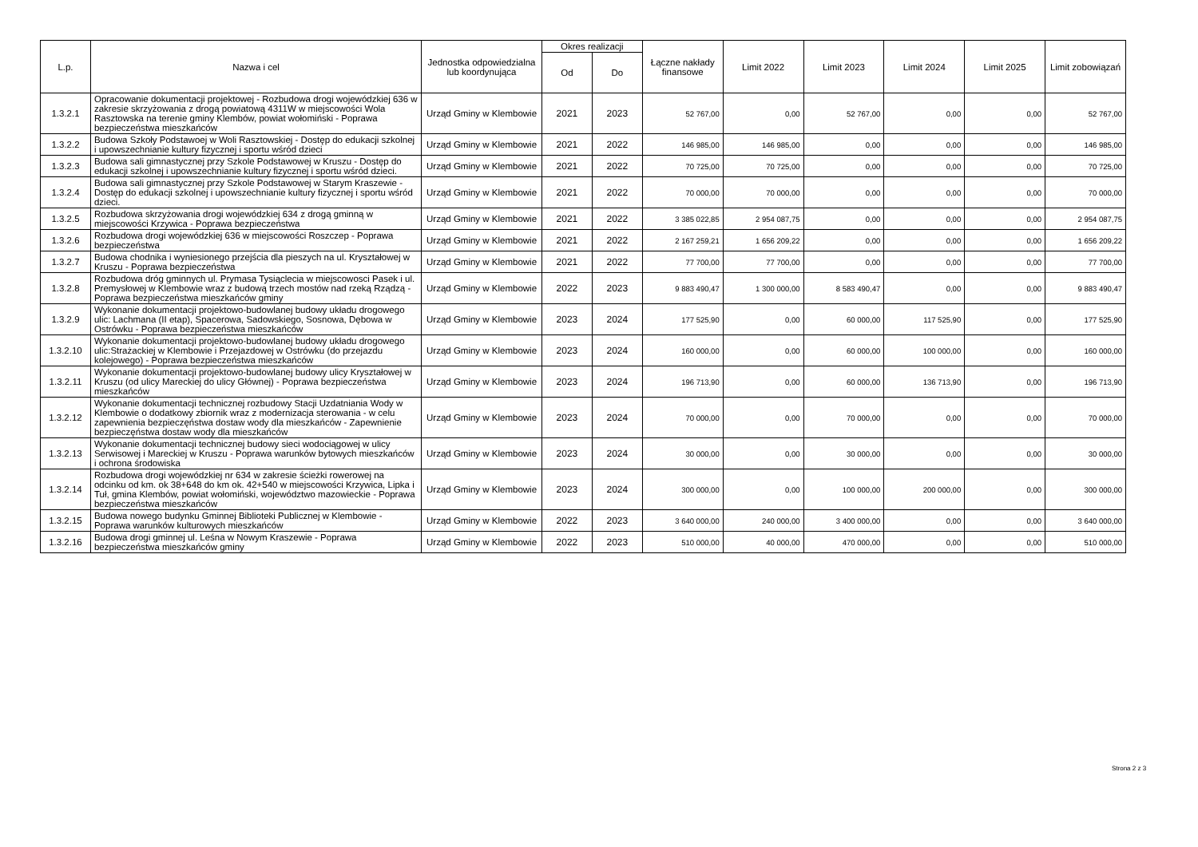| L.p. | Nazwa i cel | Jednostka odpowiedzialna lub koordynująca | Okres realizacji | | Łączne nakłady finansowe | Limit 2022 | Limit 2023 | Limit 2024 | Limit 2025 | Limit zobowiązań |
| --- | --- | --- | --- | --- | --- | --- | --- | --- | --- | --- |
| | | | Od | Do | | | | | | |
| 1.3.2.1 | Opracowanie dokumentacji projektowej - Rozbudowa drogi wojewódzkiej 636 w zakresie skrzyżowania z drogą powiatową 4311W w miejscowości Wola Rasztowska na terenie gminy Klembów, powiat wołomiński - Poprawa bezpieczeństwa mieszkańców | Urząd Gminy w Klembowie | 2021 | 2023 | 52 767,00 | 0,00 | 52 767,00 | 0,00 | 0,00 | 52 767,00 |
| 1.3.2.2 | Budowa Szkoły Podstawoej w Woli Rasztowskiej - Dostęp do edukacji szkolnej i upowszechnianie kultury fizycznej i sportu wśród dzieci | Urząd Gminy w Klembowie | 2021 | 2022 | 146 985,00 | 146 985,00 | 0,00 | 0,00 | 0,00 | 146 985,00 |
| 1.3.2.3 | Budowa sali gimnastycznej przy Szkole Podstawowej w Kruszu - Dostęp do edukacji szkolnej i upowszechnianie kultury fizycznej i sportu wśród dzieci. | Urząd Gminy w Klembowie | 2021 | 2022 | 70 725,00 | 70 725,00 | 0,00 | 0,00 | 0,00 | 70 725,00 |
| 1.3.2.4 | Budowa sali gimnastycznej przy Szkole Podstawowej w Starym Kraszewie - Dostęp do edukacji szkolnej i upowszechnianie kultury fizycznej i sportu wśród dzieci. | Urząd Gminy w Klembowie | 2021 | 2022 | 70 000,00 | 70 000,00 | 0,00 | 0,00 | 0,00 | 70 000,00 |
| 1.3.2.5 | Rozbudowa skrzyżowania drogi wojewódzkiej 634 z drogą gminną w miejscowości Krzywica - Poprawa bezpieczeństwa | Urząd Gminy w Klembowie | 2021 | 2022 | 3 385 022,85 | 2 954 087,75 | 0,00 | 0,00 | 0,00 | 2 954 087,75 |
| 1.3.2.6 | Rozbudowa drogi wojewódzkiej 636 w miejscowości Roszczep - Poprawa bezpieczeństwa | Urząd Gminy w Klembowie | 2021 | 2022 | 2 167 259,21 | 1 656 209,22 | 0,00 | 0,00 | 0,00 | 1 656 209,22 |
| 1.3.2.7 | Budowa chodnika i wyniesionego przejścia dla pieszych na ul. Kryształowej w Kruszu - Poprawa bezpieczeństwa | Urząd Gminy w Klembowie | 2021 | 2022 | 77 700,00 | 77 700,00 | 0,00 | 0,00 | 0,00 | 77 700,00 |
| 1.3.2.8 | Rozbudowa dróg gminnych ul. Prymasa Tysiąclecia w miejscowosci Pasek i ul. Premysłowej w Klembowie wraz z budową trzech mostów nad rzeką Rządzą - Poprawa bezpieczeństwa mieszkańców gminy | Urząd Gminy w Klembowie | 2022 | 2023 | 9 883 490,47 | 1 300 000,00 | 8 583 490,47 | 0,00 | 0,00 | 9 883 490,47 |
| 1.3.2.9 | Wykonanie dokumentacji projektowo-budowlanej budowy układu drogowego ulic: Lachmana (II etap), Spacerowa, Sadowskiego, Sosnowa, Dębowa w Ostrówku - Poprawa bezpieczeństwa mieszkańców | Urząd Gminy w Klembowie | 2023 | 2024 | 177 525,90 | 0,00 | 60 000,00 | 117 525,90 | 0,00 | 177 525,90 |
| 1.3.2.10 | Wykonanie dokumentacji projektowo-budowlanej budowy układu drogowego ulic:Strażackiej w Klembowie i Przejazdowej w Ostrówku (do przejazdu kolejowego) - Poprawa bezpieczeństwa mieszkańców | Urząd Gminy w Klembowie | 2023 | 2024 | 160 000,00 | 0,00 | 60 000,00 | 100 000,00 | 0,00 | 160 000,00 |
| 1.3.2.11 | Wykonanie dokumentacji projektowo-budowlanej budowy ulicy Kryształowej w Kruszu (od ulicy Mareckiej do ulicy Głównej) - Poprawa bezpieczeństwa mieszkańców | Urząd Gminy w Klembowie | 2023 | 2024 | 196 713,90 | 0,00 | 60 000,00 | 136 713,90 | 0,00 | 196 713,90 |
| 1.3.2.12 | Wykonanie dokumentacji technicznej rozbudowy Stacji Uzdatniania Wody w Klembowie o dodatkowy zbiornik wraz z modernizacja sterowania - w celu zapewnienia bezpieczęństwa dostaw wody dla mieszkańców - Zapewnienie bezpieczęństwa dostaw wody dla mieszkańców | Urząd Gminy w Klembowie | 2023 | 2024 | 70 000,00 | 0,00 | 70 000,00 | 0,00 | 0,00 | 70 000,00 |
| 1.3.2.13 | Wykonanie dokumentacji technicznej budowy sieci wodociągowej w ulicy Serwisowej i Mareckiej w Kruszu - Poprawa warunków bytowych mieszkańców i ochrona środowiska | Urząd Gminy w Klembowie | 2023 | 2024 | 30 000,00 | 0,00 | 30 000,00 | 0,00 | 0,00 | 30 000,00 |
| 1.3.2.14 | Rozbudowa drogi wojewódzkiej nr 634 w zakresie ścieżki rowerowej na odcinku od km. ok 38+648 do km ok. 42+540 w miejscowości Krzywica, Lipka i Tuł, gmina Klembów, powiat wołomiński, województwo mazowieckie - Poprawa bezpieczeństwa mieszkańców | Urząd Gminy w Klembowie | 2023 | 2024 | 300 000,00 | 0,00 | 100 000,00 | 200 000,00 | 0,00 | 300 000,00 |
| 1.3.2.15 | Budowa nowego budynku Gminnej Biblioteki Publicznej w Klembowie - Poprawa warunków kulturowych mieszkańców | Urząd Gminy w Klembowie | 2022 | 2023 | 3 640 000,00 | 240 000,00 | 3 400 000,00 | 0,00 | 0,00 | 3 640 000,00 |
| 1.3.2.16 | Budowa drogi gminnej ul. Leśna w Nowym Kraszewie - Poprawa bezpieczeństwa mieszkańców gminy | Urząd Gminy w Klembowie | 2022 | 2023 | 510 000,00 | 40 000,00 | 470 000,00 | 0,00 | 0,00 | 510 000,00 |
Strona 2 z 3